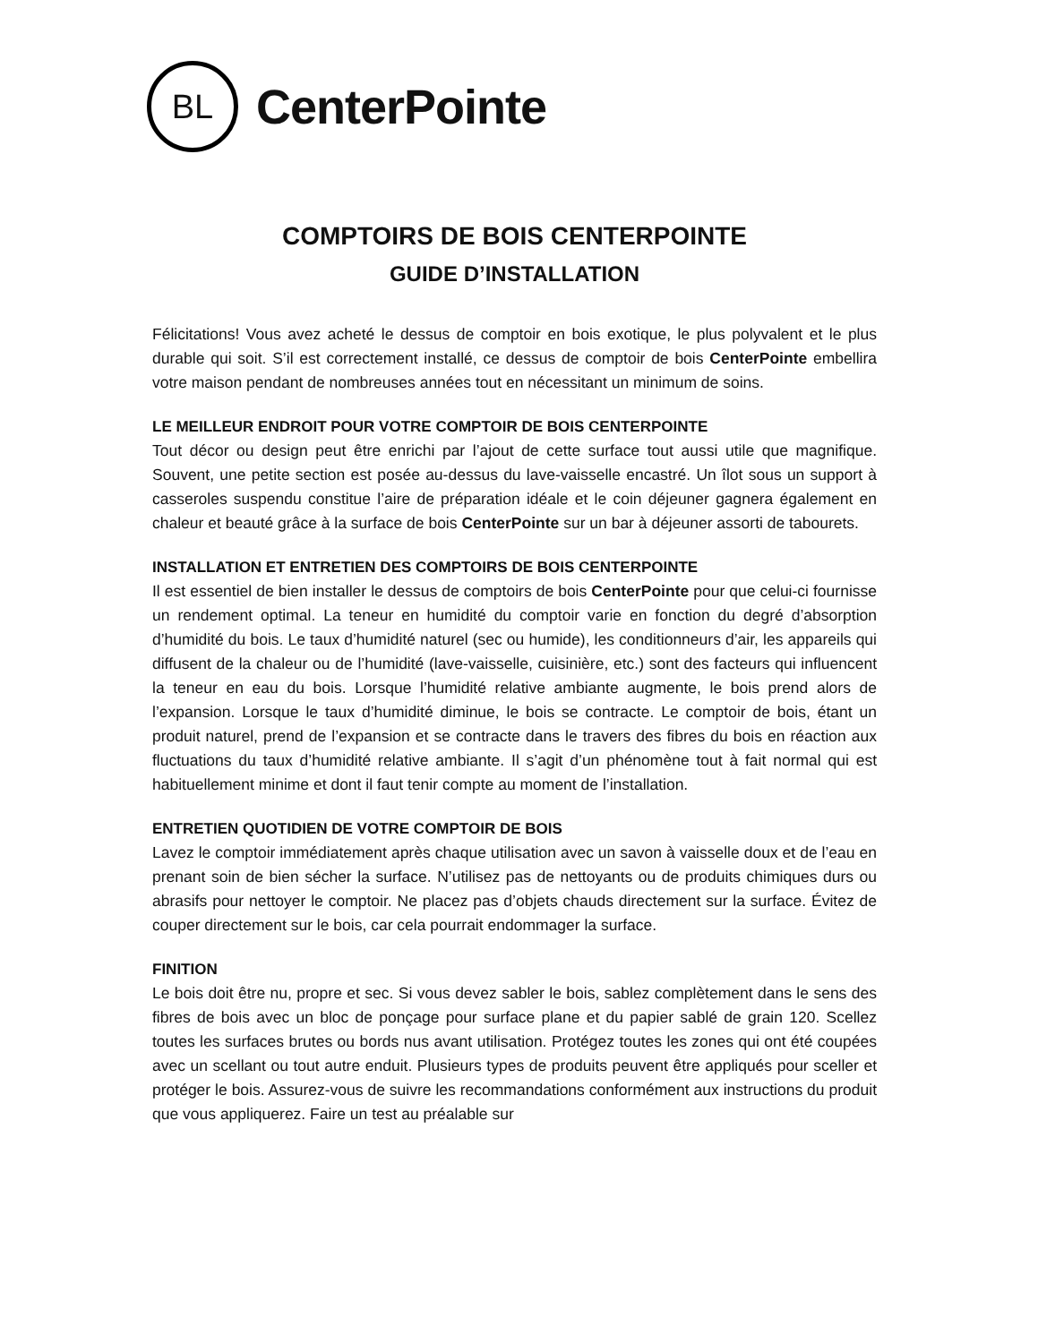BL
CenterPointe
COMPTOIRS DE BOIS CENTERPOINTE
GUIDE D’INSTALLATION
Félicitations! Vous avez acheté le dessus de comptoir en bois exotique, le plus polyvalent et le plus durable qui soit. S’il est correctement installé, ce dessus de comptoir de bois CenterPointe embellira votre maison pendant de nombreuses années tout en nécessitant un minimum de soins.
LE MEILLEUR ENDROIT POUR VOTRE COMPTOIR DE BOIS CENTERPOINTE
Tout décor ou design peut être enrichi par l’ajout de cette surface tout aussi utile que magnifique. Souvent, une petite section est posée au-dessus du lave-vaisselle encastré. Un îlot sous un support à casseroles suspendu constitue l’aire de préparation idéale et le coin déjeuner gagnera également en chaleur et beauté grâce à la surface de bois CenterPointe sur un bar à déjeuner assorti de tabourets.
INSTALLATION ET ENTRETIEN DES COMPTOIRS DE BOIS CENTERPOINTE
Il est essentiel de bien installer le dessus de comptoirs de bois CenterPointe pour que celui-ci fournisse un rendement optimal. La teneur en humidité du comptoir varie en fonction du degré d’absorption d’humidité du bois. Le taux d’humidité naturel (sec ou humide), les conditionneurs d’air, les appareils qui diffusent de la chaleur ou de l’humidité (lave-vaisselle, cuisinière, etc.) sont des facteurs qui influencent la teneur en eau du bois. Lorsque l’humidité relative ambiante augmente, le bois prend alors de l’expansion. Lorsque le taux d’humidité diminue, le bois se contracte. Le comptoir de bois, étant un produit naturel, prend de l’expansion et se contracte dans le travers des fibres du bois en réaction aux fluctuations du taux d’humidité relative ambiante. Il s’agit d’un phénomène tout à fait normal qui est habituellement minime et dont il faut tenir compte au moment de l’installation.
ENTRETIEN QUOTIDIEN DE VOTRE COMPTOIR DE BOIS
Lavez le comptoir immédiatement après chaque utilisation avec un savon à vaisselle doux et de l’eau en prenant soin de bien sécher la surface. N’utilisez pas de nettoyants ou de produits chimiques durs ou abrasifs pour nettoyer le comptoir. Ne placez pas d’objets chauds directement sur la surface. Évitez de couper directement sur le bois, car cela pourrait endommager la surface.
FINITION
Le bois doit être nu, propre et sec. Si vous devez sabler le bois, sablez complètement dans le sens des fibres de bois avec un bloc de ponçage pour surface plane et du papier sablé de grain 120. Scellez toutes les surfaces brutes ou bords nus avant utilisation. Protégez toutes les zones qui ont été coupées avec un scellant ou tout autre enduit. Plusieurs types de produits peuvent être appliqués pour sceller et protéger le bois. Assurez-vous de suivre les recommandations conformément aux instructions du produit que vous appliquerez. Faire un test au préalable sur